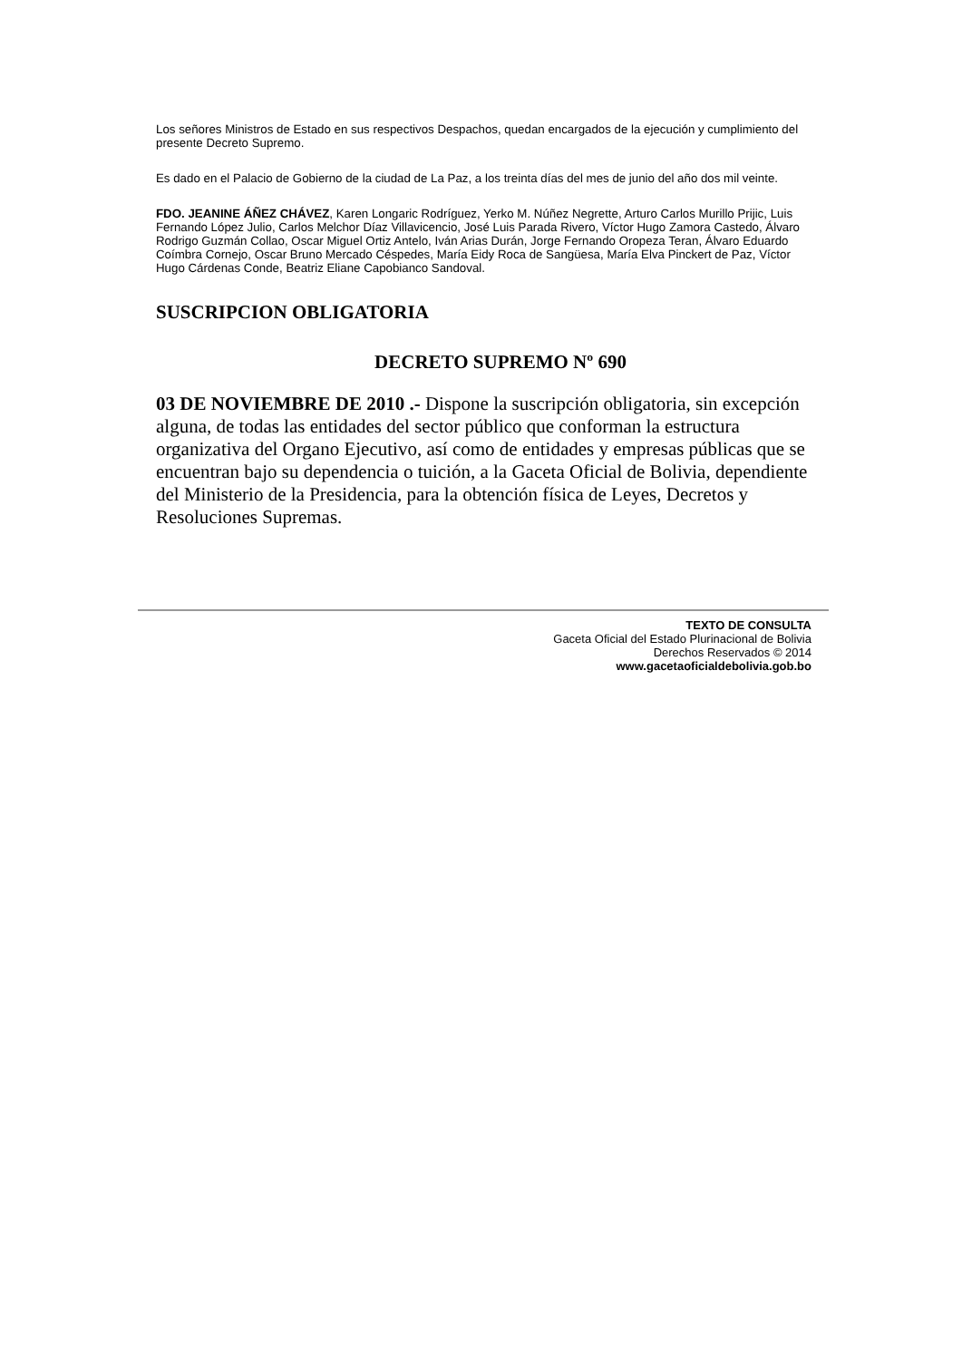Los señores Ministros de Estado en sus respectivos Despachos, quedan encargados de la ejecución y cumplimiento del presente Decreto Supremo.
Es dado en el Palacio de Gobierno de la ciudad de La Paz, a los treinta días del mes de junio del año dos mil veinte.
FDO. JEANINE ÁÑEZ CHÁVEZ, Karen Longaric Rodríguez, Yerko M. Núñez Negrette, Arturo Carlos Murillo Prijic, Luis Fernando López Julio, Carlos Melchor Díaz Villavicencio, José Luis Parada Rivero, Víctor Hugo Zamora Castedo, Álvaro Rodrigo Guzmán Collao, Oscar Miguel Ortiz Antelo, Iván Arias Durán, Jorge Fernando Oropeza Teran, Álvaro Eduardo Coímbra Cornejo, Oscar Bruno Mercado Céspedes, María Eidy Roca de Sangüesa, María Elva Pinckert de Paz, Víctor Hugo Cárdenas Conde, Beatriz Eliane Capobianco Sandoval.
SUSCRIPCION OBLIGATORIA
DECRETO SUPREMO Nº 690
03 DE NOVIEMBRE DE 2010 .- Dispone la suscripción obligatoria, sin excepción alguna, de todas las entidades del sector público que conforman la estructura organizativa del Organo Ejecutivo, así como de entidades y empresas públicas que se encuentran bajo su dependencia o tuición, a la Gaceta Oficial de Bolivia, dependiente del Ministerio de la Presidencia, para la obtención física de Leyes, Decretos y Resoluciones Supremas.
TEXTO DE CONSULTA
Gaceta Oficial del Estado Plurinacional de Bolivia
Derechos Reservados © 2014
www.gacetaoficialdebolivia.gob.bo